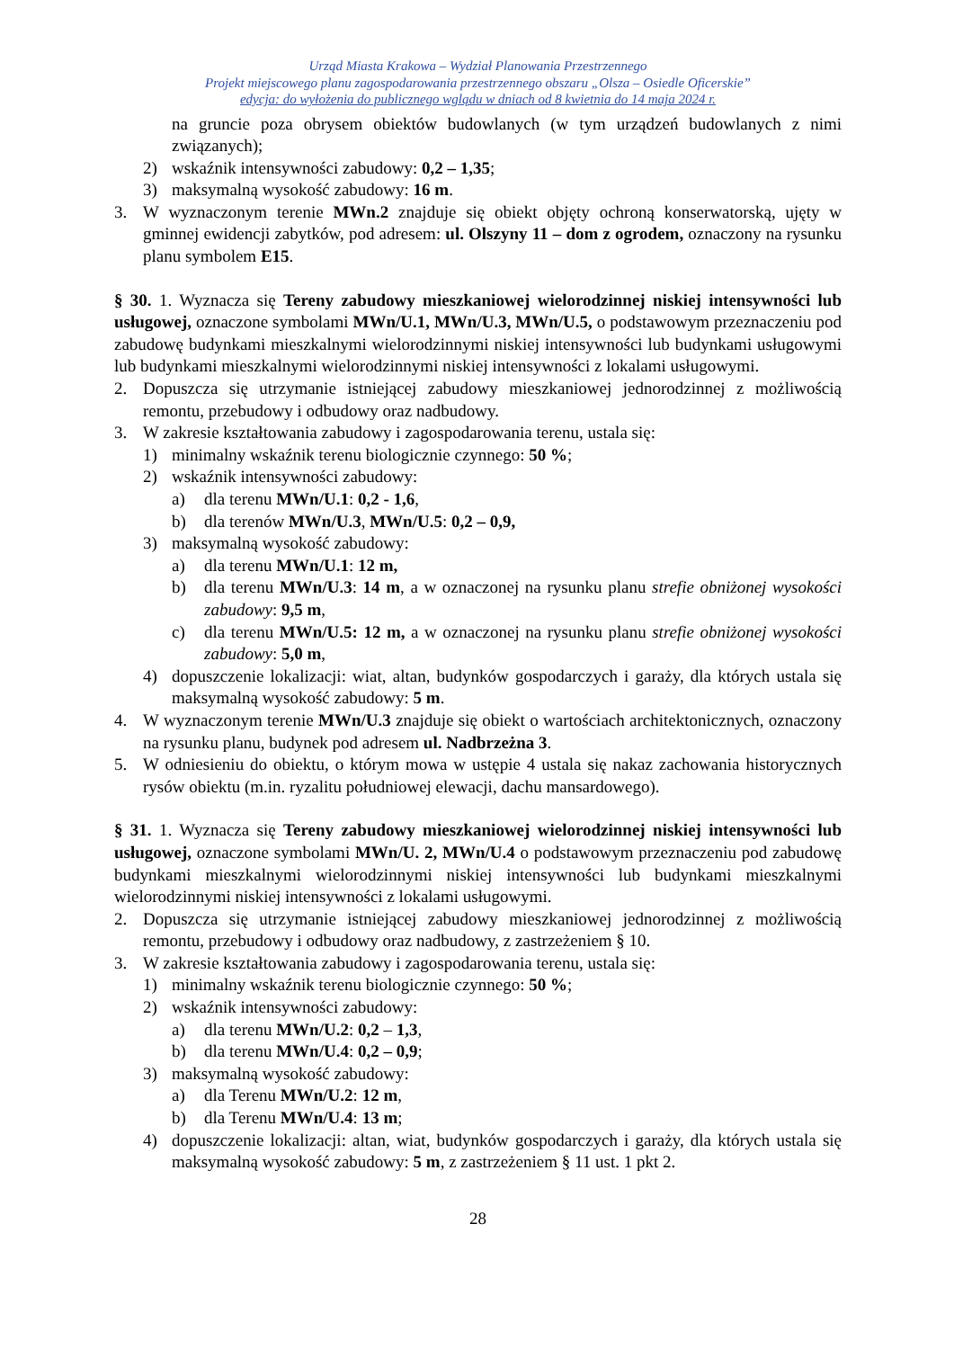Urząd Miasta Krakowa – Wydział Planowania Przestrzennego
Projekt miejscowego planu zagospodarowania przestrzennego obszaru „Olsza – Osiedle Oficerskie”
edycja: do wyłożenia do publicznego wglądu w dniach od 8 kwietnia do 14 maja 2024 r.
na gruncie poza obrysem obiektów budowlanych (w tym urządzeń budowlanych z nimi związanych);
2) wskaźnik intensywności zabudowy: 0,2 – 1,35;
3) maksymalną wysokość zabudowy: 16 m.
3. W wyznaczonym terenie MWn.2 znajduje się obiekt objęty ochroną konserwatorską, ujęty w gminnej ewidencji zabytków, pod adresem: ul. Olszyny 11 – dom z ogrodem, oznaczony na rysunku planu symbolem E15.
§ 30. 1. Wyznacza się Tereny zabudowy mieszkaniowej wielorodzinnej niskiej intensywności lub usługowej, oznaczone symbolami MWn/U.1, MWn/U.3, MWn/U.5, o podstawowym przeznaczeniu pod zabudowę budynkami mieszkalnymi wielorodzinnymi niskiej intensywności lub budynkami usługowymi lub budynkami mieszkalnymi wielorodzinnymi niskiej intensywności z lokalami usługowymi.
2. Dopuszcza się utrzymanie istniejącej zabudowy mieszkaniowej jednorodzinnej z możliwością remontu, przebudowy i odbudowy oraz nadbudowy.
3. W zakresie kształtowania zabudowy i zagospodarowania terenu, ustala się:
1) minimalny wskaźnik terenu biologicznie czynnego: 50 %;
2) wskaźnik intensywności zabudowy:
a) dla terenu MWn/U.1: 0,2 - 1,6,
b) dla terenów MWn/U.3, MWn/U.5: 0,2 – 0,9,
3) maksymalną wysokość zabudowy:
a) dla terenu MWn/U.1: 12 m,
b) dla terenu MWn/U.3: 14 m, a w oznaczonej na rysunku planu strefie obniżonej wysokości zabudowy: 9,5 m,
c) dla terenu MWn/U.5: 12 m, a w oznaczonej na rysunku planu strefie obniżonej wysokości zabudowy: 5,0 m,
4) dopuszczenie lokalizacji: wiat, altan, budynków gospodarczych i garaży, dla których ustala się maksymalną wysokość zabudowy: 5 m.
4. W wyznaczonym terenie MWn/U.3 znajduje się obiekt o wartościach architektonicznych, oznaczony na rysunku planu, budynek pod adresem ul. Nadbrzeżna 3.
5. W odniesieniu do obiektu, o którym mowa w ustępie 4 ustala się nakaz zachowania historycznych rysów obiektu (m.in. ryzalitu południowej elewacji, dachu mansardowego).
§ 31. 1. Wyznacza się Tereny zabudowy mieszkaniowej wielorodzinnej niskiej intensywności lub usługowej, oznaczone symbolami MWn/U. 2, MWn/U.4 o podstawowym przeznaczeniu pod zabudowę budynkami mieszkalnymi wielorodzinnymi niskiej intensywności lub budynkami mieszkalnymi wielorodzinnymi niskiej intensywności z lokalami usługowymi.
2. Dopuszcza się utrzymanie istniejącej zabudowy mieszkaniowej jednorodzinnej z możliwością remontu, przebudowy i odbudowy oraz nadbudowy, z zastrzeżeniem § 10.
3. W zakresie kształtowania zabudowy i zagospodarowania terenu, ustala się:
1) minimalny wskaźnik terenu biologicznie czynnego: 50 %;
2) wskaźnik intensywności zabudowy:
a) dla terenu MWn/U.2: 0,2 – 1,3,
b) dla terenu MWn/U.4: 0,2 – 0,9;
3) maksymalną wysokość zabudowy:
a) dla Terenu MWn/U.2: 12 m,
b) dla Terenu MWn/U.4: 13 m;
4) dopuszczenie lokalizacji: altan, wiat, budynków gospodarczych i garaży, dla których ustala się maksymalną wysokość zabudowy: 5 m, z zastrzeżeniem § 11 ust. 1 pkt 2.
28